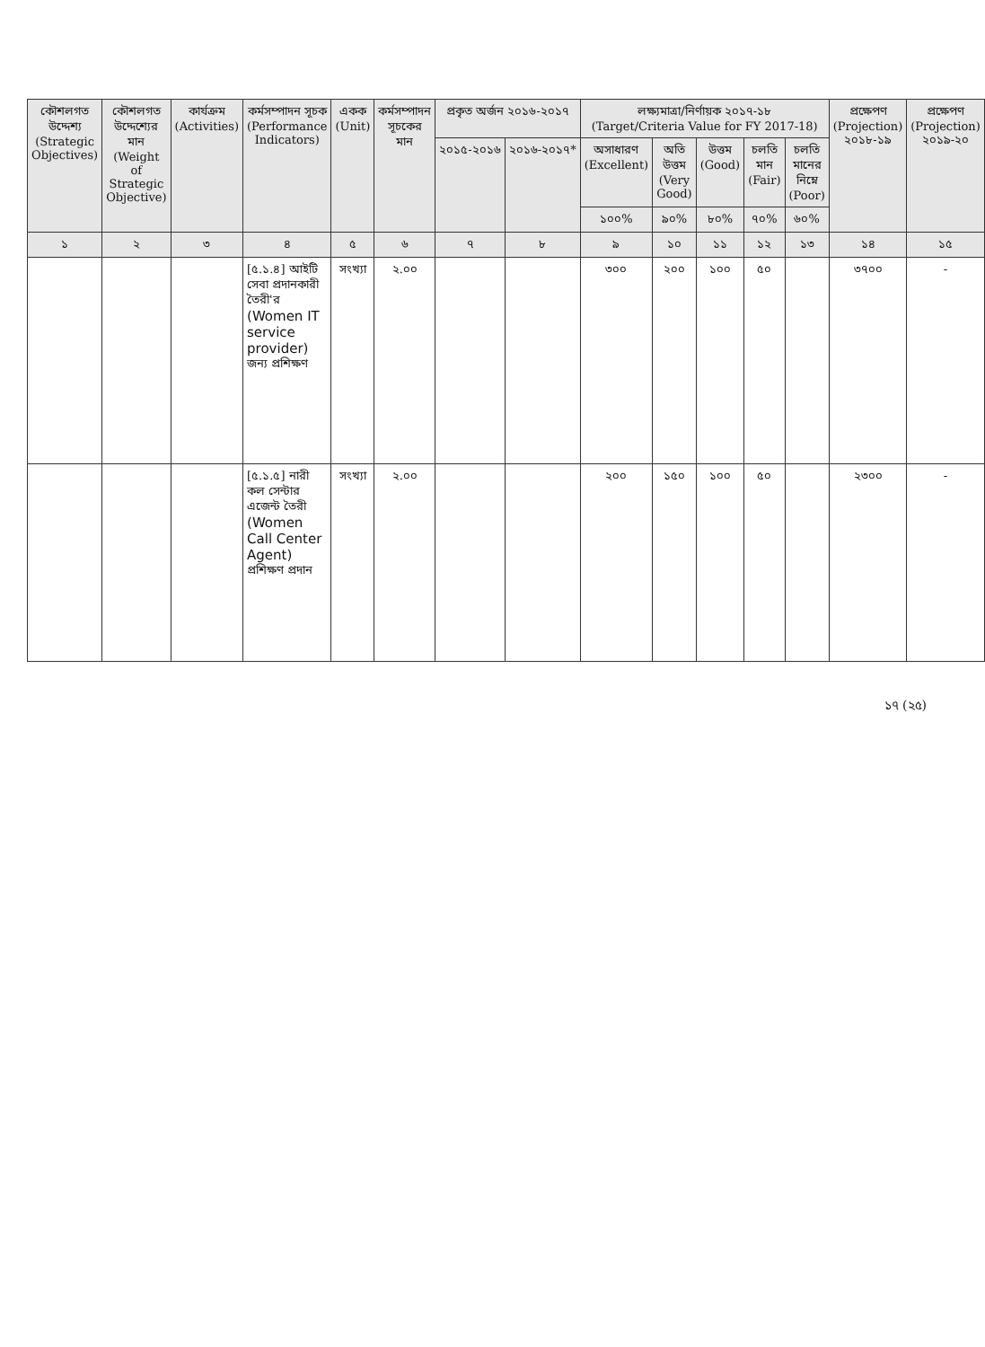| কৌশলগত উদ্দেশ্য (Strategic Objectives) | কৌশলগত উদ্দেশ্যের মান (Weight of Strategic Objective) | কার্যক্রম (Activities) | কর্মসম্পাদন সূচক (Performance Indicators) | একক (Unit) | কর্মসম্পাদন সূচকের মান | প্রকৃত অর্জন ২০১৬-২০১৭ | | লক্ষ্যমাত্রা/নির্ণায়ক ২০১৭-১৮ (Target/Criteria Value for FY 2017-18) | | | | | প্রক্ষেপণ (Projection) ২০১৮-১৯ | প্রক্ষেপণ (Projection) ২০১৯-২০ |
| --- | --- | --- | --- | --- | --- | --- | --- | --- | --- | --- | --- | --- | --- | --- |
| | | | | | | ২০১৫-২০১৬ | ২০১৬-২০১৭* | অসাধারণ (Excellent) | অতি উত্তম (Very Good) | উত্তম (Good) | চলতি মান (Fair) | চলতি মানের নিম্নে (Poor) | | |
| | | | | | | | | ১০০% | ৯০% | ৮০% | ৭০% | ৬০% | | |
| ১ | ২ | ৩ | ৪ | ৫ | ৬ | ৭ | ৮ | ৯ | ১০ | ১১ | ১২ | ১৩ | ১৪ | ১৫ |
| | | | [৫.১.৪] আইটি সেবা প্রদানকারী তৈরী'র (Women IT service provider) জন্য প্রশিক্ষণ | সংখ্যা | ২.০০ | | | ৩০০ | ২০০ | ১০০ | ৫০ | | ৩৭০০ | - |
| | | | [৫.১.৫] নারী কল সেন্টার এজেন্ট তৈরী (Women Call Center Agent) প্রশিক্ষণ প্রদান | সংখ্যা | ২.০০ | | | ২০০ | ১৫০ | ১০০ | ৫০ | | ২৩০০ | - |
১৭ (২৫)